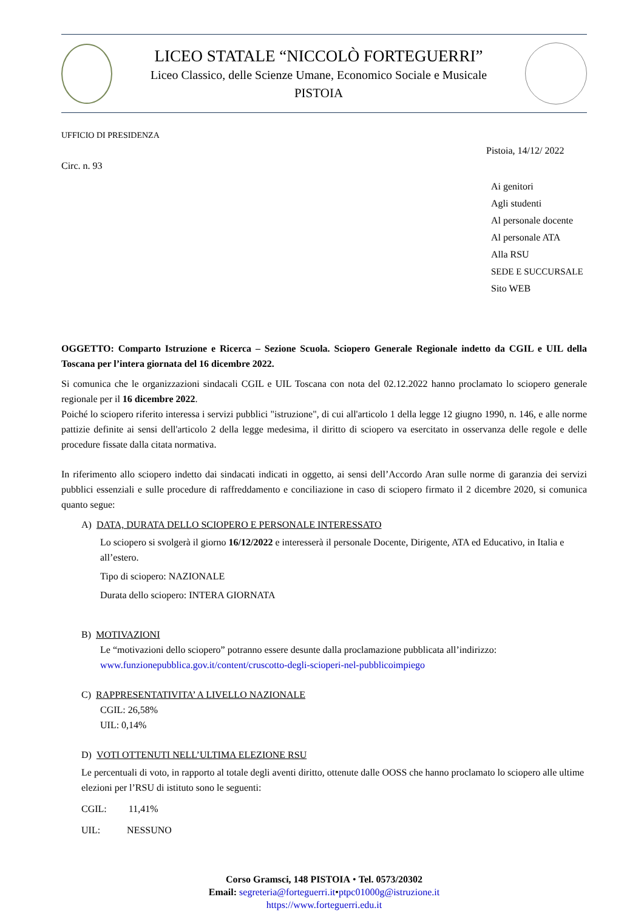LICEO STATALE “NICCOLÒ FORTEGUERRI”
Liceo Classico, delle Scienze Umane, Economico Sociale e Musicale
PISTOIA
UFFICIO DI PRESIDENZA
Pistoia, 14/12/ 2022
Circ. n. 93
Ai genitori
Agli studenti
Al personale docente
Al personale ATA
Alla RSU
SEDE E SUCCURSALE
Sito WEB
OGGETTO: Comparto Istruzione e Ricerca – Sezione Scuola. Sciopero Generale Regionale indetto da CGIL e UIL della Toscana per l’intera giornata del 16 dicembre 2022.
Si comunica che le organizzazioni sindacali CGIL e UIL Toscana con nota del 02.12.2022 hanno proclamato lo sciopero generale regionale per il 16 dicembre 2022.
Poiché lo sciopero riferito interessa i servizi pubblici "istruzione", di cui all'articolo 1 della legge 12 giugno 1990, n. 146, e alle norme pattizie definite ai sensi dell'articolo 2 della legge medesima, il diritto di sciopero va esercitato in osservanza delle regole e delle procedure fissate dalla citata normativa.
In riferimento allo sciopero indetto dai sindacati indicati in oggetto, ai sensi dell’Accordo Aran sulle norme di garanzia dei servizi pubblici essenziali e sulle procedure di raffreddamento e conciliazione in caso di sciopero firmato il 2 dicembre 2020, si comunica quanto segue:
A) DATA, DURATA DELLO SCIOPERO E PERSONALE INTERESSATO
Lo sciopero si svolgerà il giorno 16/12/2022 e interesserà il personale Docente, Dirigente, ATA ed Educativo, in Italia e all’estero.
Tipo di sciopero: NAZIONALE
Durata dello sciopero: INTERA GIORNATA
B) MOTIVAZIONI
Le “motivazioni dello sciopero” potranno essere desunte dalla proclamazione pubblicata all’indirizzo:
www.funzionepubblica.gov.it/content/cruscotto-degli-scioperi-nel-pubblicoimpiego
C) RAPPRESENTATIVITA’ A LIVELLO NAZIONALE
CGIL: 26,58%
UIL: 0,14%
D) VOTI OTTENUTI NELL’ULTIMA ELEZIONE RSU
Le percentuali di voto, in rapporto al totale degli aventi diritto, ottenute dalle OOSS che hanno proclamato lo sciopero alle ultime elezioni per l’RSU di istituto sono le seguenti:
CGIL: 11,41%
UIL: NESSUNO
Corso Gramsci, 148 PISTOIA • Tel. 0573/20302
Email: segreteria@forteguerri.it•ptpc01000g@istruzione.it
https://www.forteguerri.edu.it